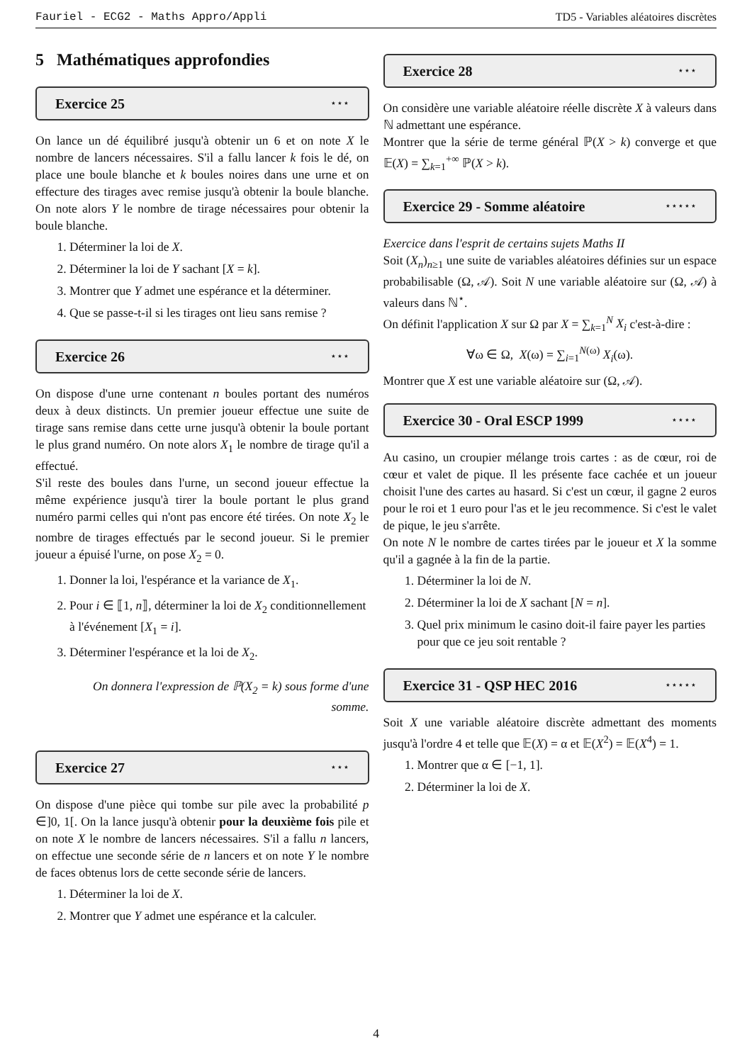Fauriel - ECG2 - Maths Appro/Appli TD5 - Variables aléatoires discrètes
5 Mathématiques approfondies
Exercice 25 ⋆⋆⋆
On lance un dé équilibré jusqu'à obtenir un 6 et on note X le nombre de lancers nécessaires. S'il a fallu lancer k fois le dé, on place une boule blanche et k boules noires dans une urne et on effecture des tirages avec remise jusqu'à obtenir la boule blanche. On note alors Y le nombre de tirage nécessaires pour obtenir la boule blanche.
1. Déterminer la loi de X.
2. Déterminer la loi de Y sachant [X = k].
3. Montrer que Y admet une espérance et la déterminer.
4. Que se passe-t-il si les tirages ont lieu sans remise ?
Exercice 26 ⋆⋆⋆
On dispose d'une urne contenant n boules portant des numéros deux à deux distincts. Un premier joueur effectue une suite de tirage sans remise dans cette urne jusqu'à obtenir la boule portant le plus grand numéro. On note alors X<sub>1</sub> le nombre de tirage qu'il a effectué.
S'il reste des boules dans l'urne, un second joueur effectue la même expérience jusqu'à tirer la boule portant le plus grand numéro parmi celles qui n'ont pas encore été tirées. On note X<sub>2</sub> le nombre de tirages effectués par le second joueur. Si le premier joueur a épuisé l'urne, on pose X<sub>2</sub> = 0.
1. Donner la loi, l'espérance et la variance de X<sub>1</sub>.
2. Pour i ∈ ⟦1, n⟧, déterminer la loi de X<sub>2</sub> conditionnellement à l'événement [X<sub>1</sub> = i].
3. Déterminer l'espérance et la loi de X<sub>2</sub>.
On donnera l'expression de ℙ(X<sub>2</sub> = k) sous forme d'une somme.
Exercice 27 ⋆⋆⋆
On dispose d'une pièce qui tombe sur pile avec la probabilité p ∈]0, 1[. On la lance jusqu'à obtenir pour la deuxième fois pile et on note X le nombre de lancers nécessaires. S'il a fallu n lancers, on effectue une seconde série de n lancers et on note Y le nombre de faces obtenus lors de cette seconde série de lancers.
1. Déterminer la loi de X.
2. Montrer que Y admet une espérance et la calculer.
Exercice 28 ⋆⋆⋆
On considère une variable aléatoire réelle discrète X à valeurs dans ℕ admettant une espérance.
Montrer que la série de terme général ℙ(X > k) converge et que 𝔼(X) = ∑<sub>k=1</sub><sup>+∞</sup> ℙ(X > k).
Exercice 29 - Somme aléatoire ⋆⋆⋆⋆⋆
Exercice dans l'esprit de certains sujets Maths II
Soit (X<sub>n</sub>)<sub>n≥1</sub> une suite de variables aléatoires définies sur un espace probabilisable (Ω, 𝒜). Soit N une variable aléatoire sur (Ω, 𝒜) à valeurs dans ℕ<sup>⋆</sup>.
On définit l'application X sur Ω par X = ∑<sub>k=1</sub><sup>N</sup> X<sub>i</sub> c'est-à-dire :
∀ω ∈ Ω, X(ω) = ∑<sub>i=1</sub><sup>N(ω)</sup> X<sub>i</sub>(ω).
Montrer que X est une variable aléatoire sur (Ω, 𝒜).
Exercice 30 - Oral ESCP 1999 ⋆⋆⋆⋆
Au casino, un croupier mélange trois cartes : as de cœur, roi de cœur et valet de pique. Il les présente face cachée et un joueur choisit l'une des cartes au hasard. Si c'est un cœur, il gagne 2 euros pour le roi et 1 euro pour l'as et le jeu recommence. Si c'est le valet de pique, le jeu s'arrête.
On note N le nombre de cartes tirées par le joueur et X la somme qu'il a gagnée à la fin de la partie.
1. Déterminer la loi de N.
2. Déterminer la loi de X sachant [N = n].
3. Quel prix minimum le casino doit-il faire payer les parties pour que ce jeu soit rentable ?
Exercice 31 - QSP HEC 2016 ⋆⋆⋆⋆⋆
Soit X une variable aléatoire discrète admettant des moments jusqu'à l'ordre 4 et telle que 𝔼(X) = α et 𝔼(X<sup>2</sup>) = 𝔼(X<sup>4</sup>) = 1.
1. Montrer que α ∈ [−1, 1].
2. Déterminer la loi de X.
4